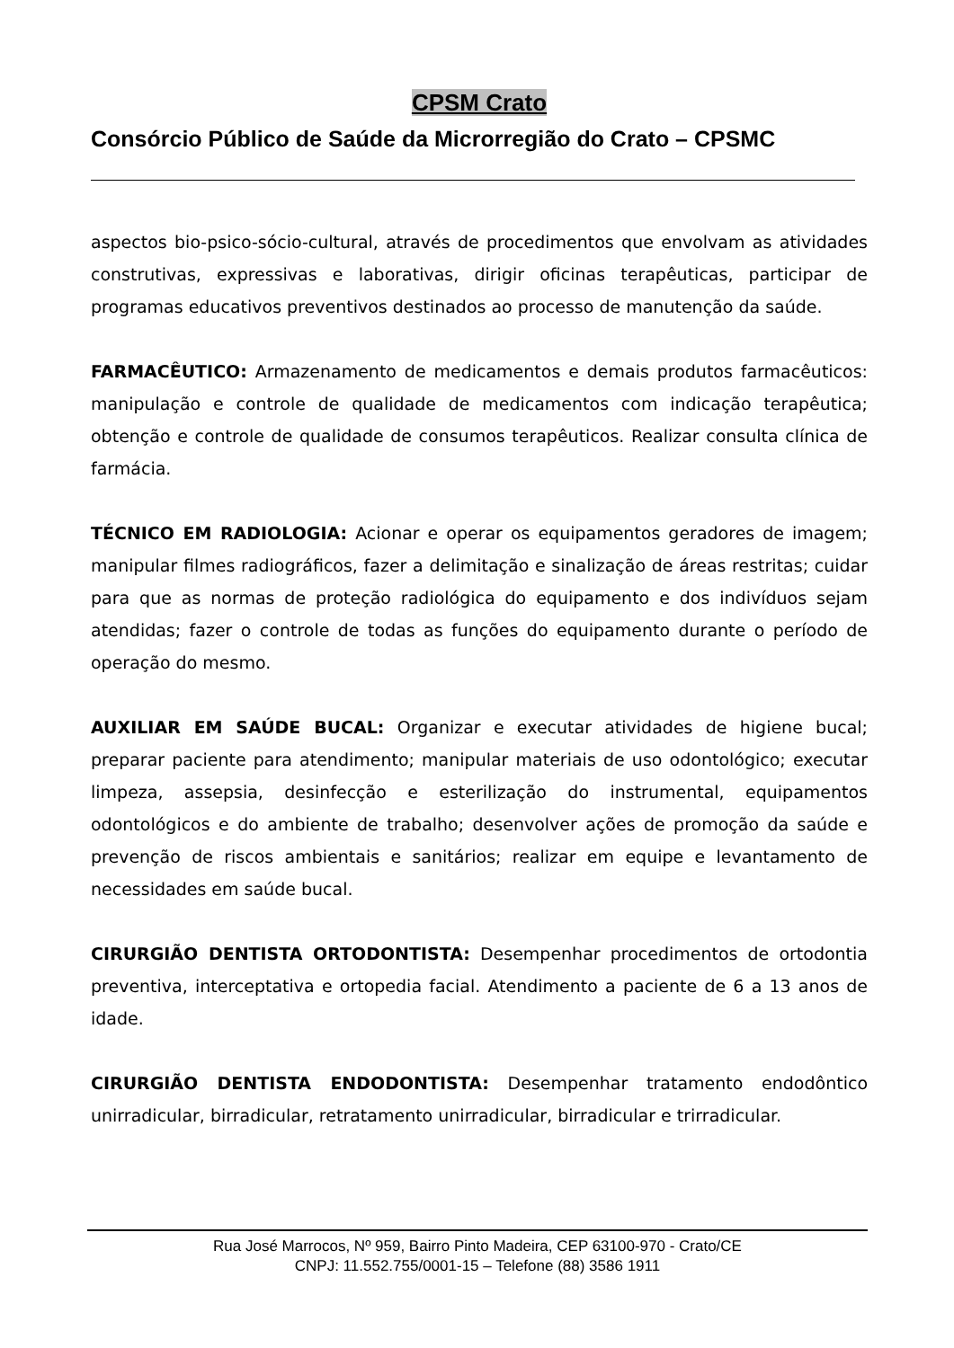CPSM Crato
Consórcio Público de Saúde da Microrregião do Crato – CPSMC
aspectos bio-psico-sócio-cultural, através de procedimentos que envolvam as atividades construtivas, expressivas e laborativas, dirigir oficinas terapêuticas, participar de programas educativos preventivos destinados ao processo de manutenção da saúde.
FARMACÊUTICO: Armazenamento de medicamentos e demais produtos farmacêuticos: manipulação e controle de qualidade de medicamentos com indicação terapêutica; obtenção e controle de qualidade de consumos terapêuticos. Realizar consulta clínica de farmácia.
TÉCNICO EM RADIOLOGIA: Acionar e operar os equipamentos geradores de imagem; manipular filmes radiográficos, fazer a delimitação e sinalização de áreas restritas; cuidar para que as normas de proteção radiológica do equipamento e dos indivíduos sejam atendidas; fazer o controle de todas as funções do equipamento durante o período de operação do mesmo.
AUXILIAR EM SAÚDE BUCAL: Organizar e executar atividades de higiene bucal; preparar paciente para atendimento; manipular materiais de uso odontológico; executar limpeza, assepsia, desinfecção e esterilização do instrumental, equipamentos odontológicos e do ambiente de trabalho; desenvolver ações de promoção da saúde e prevenção de riscos ambientais e sanitários; realizar em equipe e levantamento de necessidades em saúde bucal.
CIRURGIÃO DENTISTA ORTODONTISTA: Desempenhar procedimentos de ortodontia preventiva, interceptativa e ortopedia facial. Atendimento a paciente de 6 a 13 anos de idade.
CIRURGIÃO DENTISTA ENDODONTISTA: Desempenhar tratamento endodôntico unirradicular, birradicular, retratamento unirradicular, birradicular e trirradicular.
Rua José Marrocos, Nº 959, Bairro Pinto Madeira, CEP 63100-970 - Crato/CE
CNPJ: 11.552.755/0001-15 – Telefone (88) 3586 1911